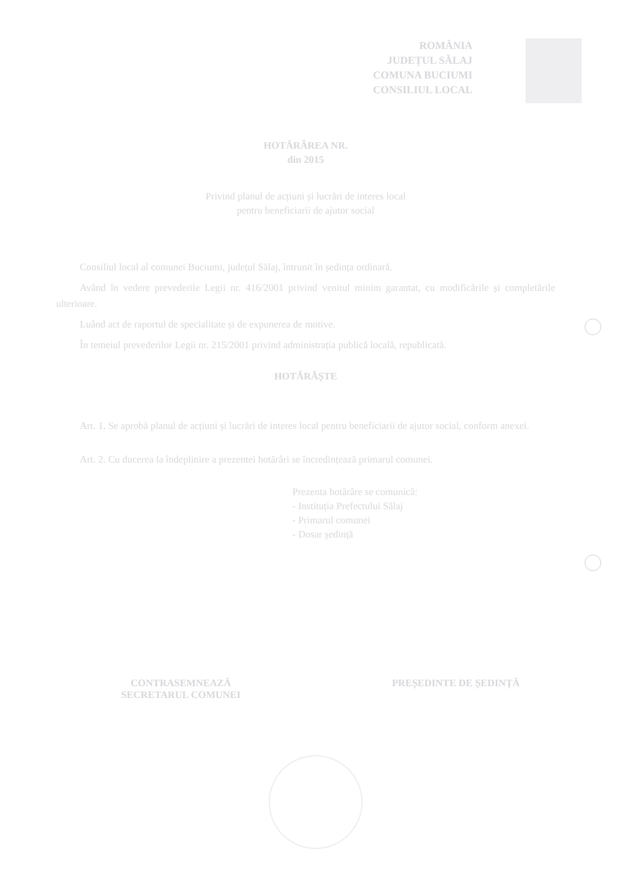ROMÂNIA
JUDEȚUL SĂLAJ
COMUNA BUCIUMI
CONSILIUL LOCAL
HOTĂRÂREA NR.
din 2015
Privind planul de acțiuni și lucrări de interes local
pentru beneficiarii de ajutor social
Consiliul local al comunei Buciumi, județul Sălaj, întrunit în ședința ordinară.
Având în vedere prevederile Legii nr. 416/2001 privind venitul minim garantat, cu modificările și completările ulterioare.
Luând act de raportul de specialitate și de expunerea de motive.
În temeiul prevederilor Legii nr. 215/2001 privind administrația publică locală, republicată.
HOTĂRĂȘTE
Art. 1. Se aprobă planul de acțiuni și lucrări de interes local pentru beneficiarii de ajutor social, conform anexei.
Art. 2. Cu ducerea la îndeplinire a prezentei hotărâri se încredințează primarul comunei.
Prezenta hotărâre se comunică:
- Instituția Prefectului Sălaj
- Primarul comunei
- Dosar ședință
CONTRASEMNEAZĂ
SECRETARUL COMUNEI
PREȘEDINTE DE ȘEDINȚĂ